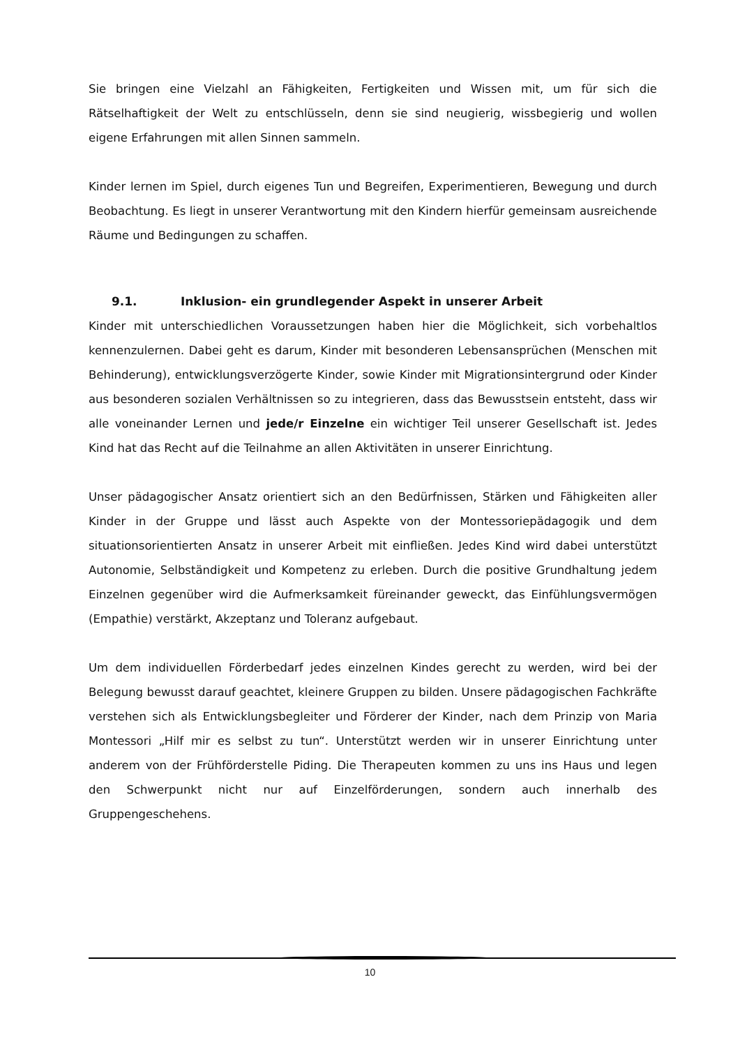Sie bringen eine Vielzahl an Fähigkeiten, Fertigkeiten und Wissen mit, um für sich die Rätselhaftigkeit der Welt zu entschlüsseln, denn sie sind neugierig, wissbegierig und wollen eigene Erfahrungen mit allen Sinnen sammeln.
Kinder lernen im Spiel, durch eigenes Tun und Begreifen, Experimentieren, Bewegung und durch Beobachtung. Es liegt in unserer Verantwortung mit den Kindern hierfür gemeinsam ausreichende Räume und Bedingungen zu schaffen.
9.1. Inklusion- ein grundlegender Aspekt in unserer Arbeit
Kinder mit unterschiedlichen Voraussetzungen haben hier die Möglichkeit, sich vorbehaltlos kennenzulernen. Dabei geht es darum, Kinder mit besonderen Lebensansprüchen (Menschen mit Behinderung), entwicklungsverzögerte Kinder, sowie Kinder mit Migrationsintergrund oder Kinder aus besonderen sozialen Verhältnissen so zu integrieren, dass das Bewusstsein entsteht, dass wir alle voneinander Lernen und jede/r Einzelne ein wichtiger Teil unserer Gesellschaft ist. Jedes Kind hat das Recht auf die Teilnahme an allen Aktivitäten in unserer Einrichtung.
Unser pädagogischer Ansatz orientiert sich an den Bedürfnissen, Stärken und Fähigkeiten aller Kinder in der Gruppe und lässt auch Aspekte von der Montessoriepädagogik und dem situationsorientierten Ansatz in unserer Arbeit mit einfließen. Jedes Kind wird dabei unterstützt Autonomie, Selbständigkeit und Kompetenz zu erleben. Durch die positive Grundhaltung jedem Einzelnen gegenüber wird die Aufmerksamkeit füreinander geweckt, das Einfühlungsvermögen (Empathie) verstärkt, Akzeptanz und Toleranz aufgebaut.
Um dem individuellen Förderbedarf jedes einzelnen Kindes gerecht zu werden, wird bei der Belegung bewusst darauf geachtet, kleinere Gruppen zu bilden. Unsere pädagogischen Fachkräfte verstehen sich als Entwicklungsbegleiter und Förderer der Kinder, nach dem Prinzip von Maria Montessori „Hilf mir es selbst zu tun“. Unterstützt werden wir in unserer Einrichtung unter anderem von der Frühförderstelle Piding. Die Therapeuten kommen zu uns ins Haus und legen den Schwerpunkt nicht nur auf Einzelförderungen, sondern auch innerhalb des Gruppengeschehens.
10